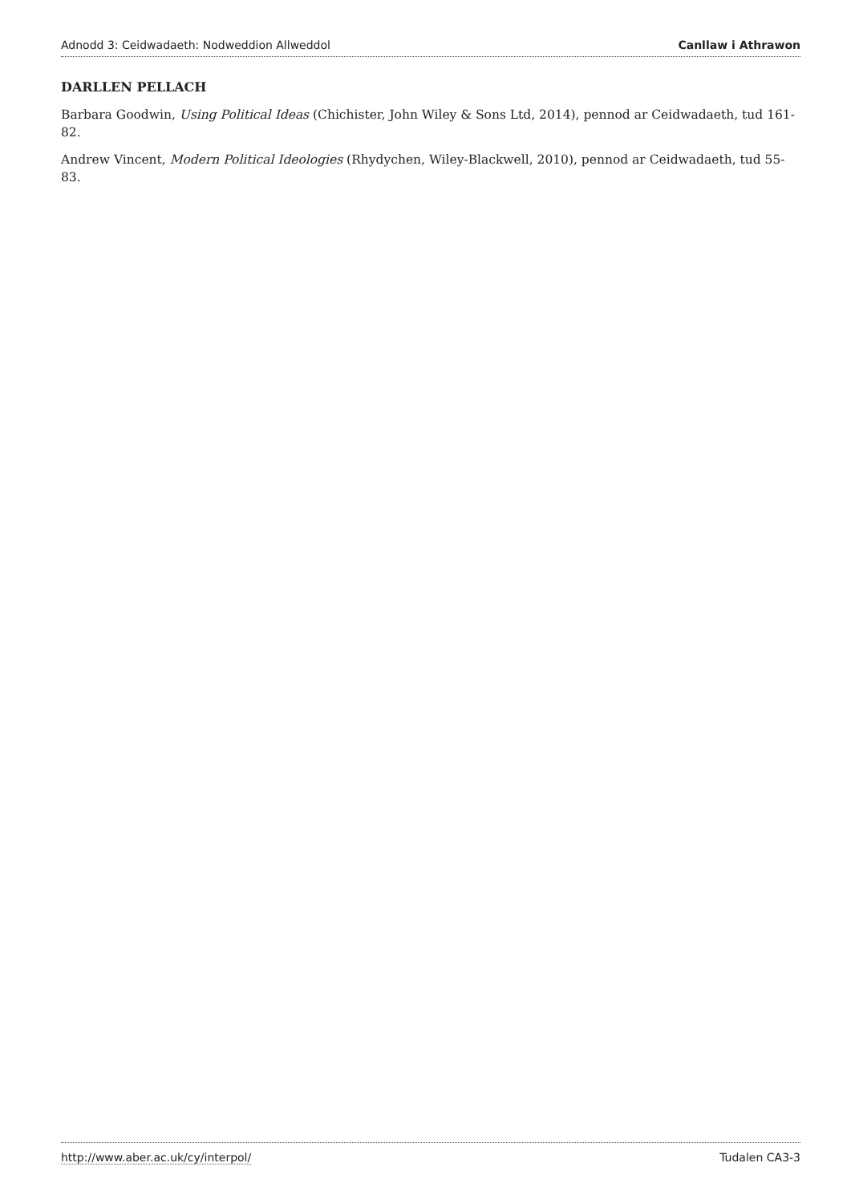Adnodd 3: Ceidwadaeth: Nodweddion Allweddol Canllaw i Athrawon
DARLLEN PELLACH
Barbara Goodwin, Using Political Ideas (Chichister, John Wiley & Sons Ltd, 2014), pennod ar Ceidwadaeth, tud 161-82.
Andrew Vincent, Modern Political Ideologies (Rhydychen, Wiley-Blackwell, 2010), pennod ar Ceidwadaeth, tud 55-83.
http://www.aber.ac.uk/cy/interpol/ Tudalen CA3-3